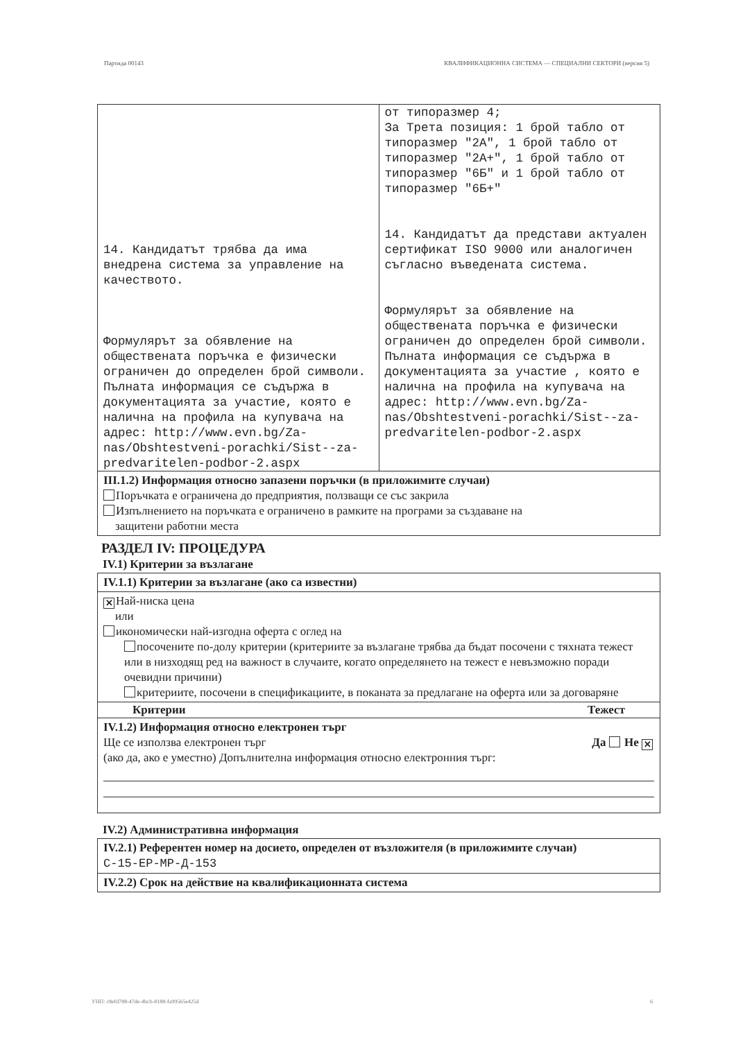Партида 00143 КВАЛИФИКАЦИОННА СИСТЕМА — СПЕЦИАЛНИ СЕКТОРИ (версия 5)
| 14. Кандидатът трябва да има внедрена система за управление на качеството. Формулярът за обявление на обществената поръчка е физически ограничен до определен брой символи. Пълната информация се съдържа в документацията за участие, която е налична на профила на купувача на адрес: http://www.evn.bg/Za-nas/Obshtestveni-porachki/Sist--za-predvaritelen-podbor-2.aspx | от типоразмер 4; За Трета позиция: 1 брой табло от типоразмер "2А", 1 брой табло от типоразмер "2А+", 1 брой табло от типоразмер "6Б" и 1 брой табло от типоразмер "6Б+" 14. Кандидатът да представи актуален сертификат ISO 9000 или аналогичен съгласно въведената система. Формулярът за обявление на обществената поръчка е физически ограничен до определен брой символи. Пълната информация се съдържа в документацията за участие , която е налична на профила на купувача на адрес: http://www.evn.bg/Za-nas/Obshtestveni-porachki/Sist--za-predvaritelen-podbor-2.aspx |
III.1.2) Информация относно запазени поръчки (в приложимите случаи)
Поръчката е ограничена до предприятия, ползващи се със закрила
Изпълнението на поръчката е ограничено в рамките на програми за създаване на
защитени работни места
РАЗДЕЛ IV: ПРОЦЕДУРА
IV.1) Критерии за възлагане
IV.1.1) Критерии за възлагане (ако са известни)
✕ Най-ниска цена
или
икономически най-изгодна оферта с оглед на
посочените по-долу критерии (критериите за възлагане трябва да бъдат посочени с тяхната тежест или в низходящ ред на важност в случаите, когато определянето на тежест е невъзможно поради очевидни причини)
критериите, посочени в спецификациите, в поканата за предлагане на оферта или за договаряне
Критерии Тежест
IV.1.2) Информация относно електронен търг
Ще се използва електронен търг Да Не ✕
(ако да, ако е уместно) Допълнителна информация относно електронния търг:
IV.2) Административна информация
IV.2.1) Референтен номер на досието, определен от възложителя (в приложимите случаи)
C-15-EP-MP-Д-153
IV.2.2) Срок на действие на квалификационната система
УНП: c8efd788-47de-4bcb-8188-fa99565e425d 6